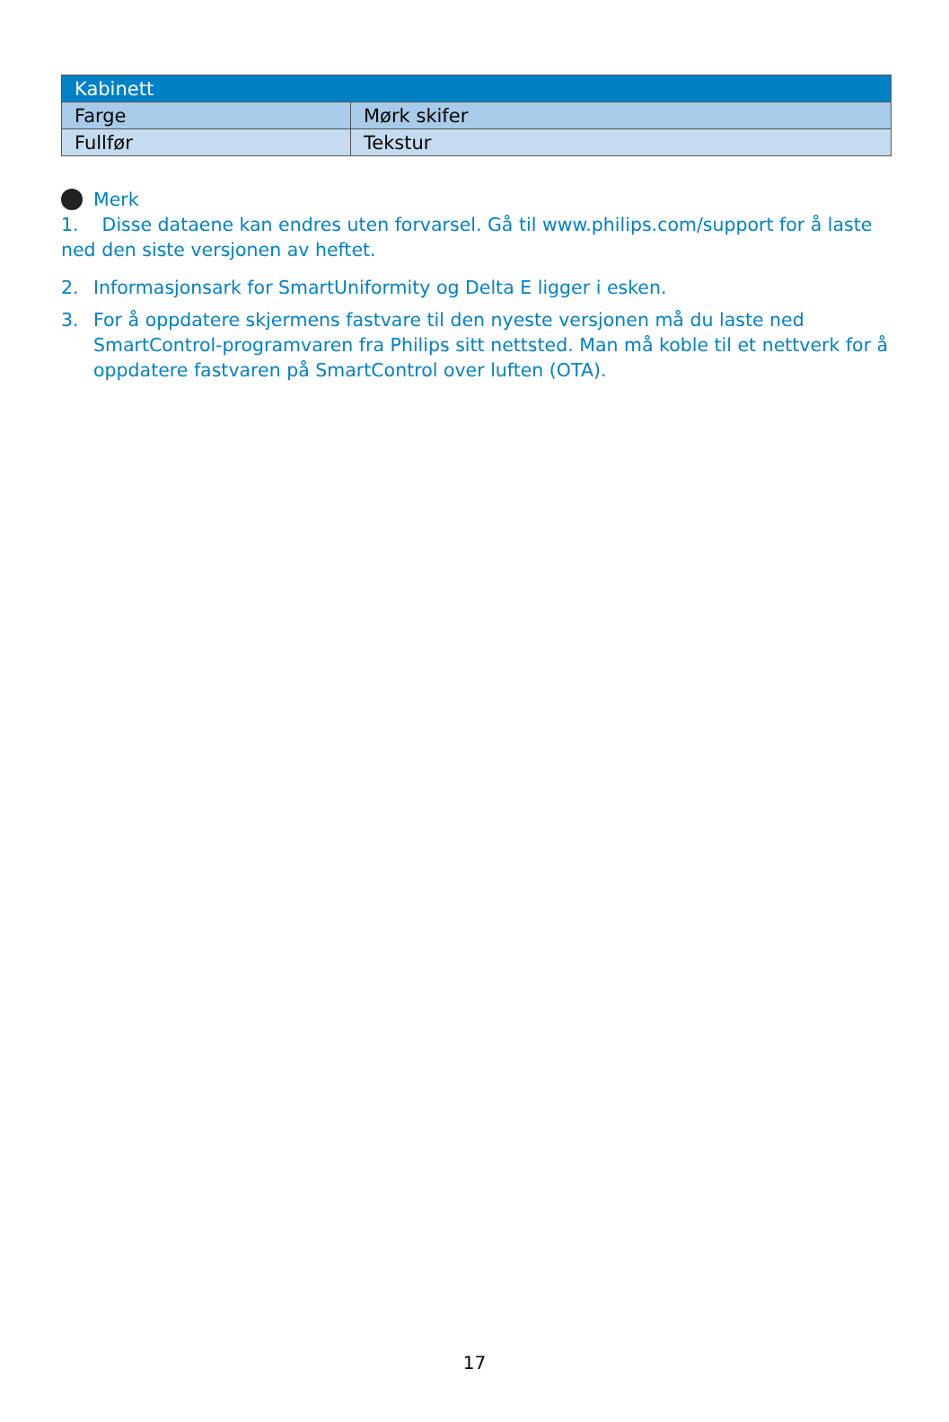| Kabinett | |
| --- | --- |
| Farge | Mørk skifer |
| Fullfør | Tekstur |
Merk
1. Disse dataene kan endres uten forvarsel. Gå til www.philips.com/support for å laste ned den siste versjonen av heftet.
2. Informasjonsark for SmartUniformity og Delta E ligger i esken.
3. For å oppdatere skjermens fastvare til den nyeste versjonen må du laste ned SmartControl-programvaren fra Philips sitt nettsted. Man må koble til et nettverk for å oppdatere fastvaren på SmartControl over luften (OTA).
17